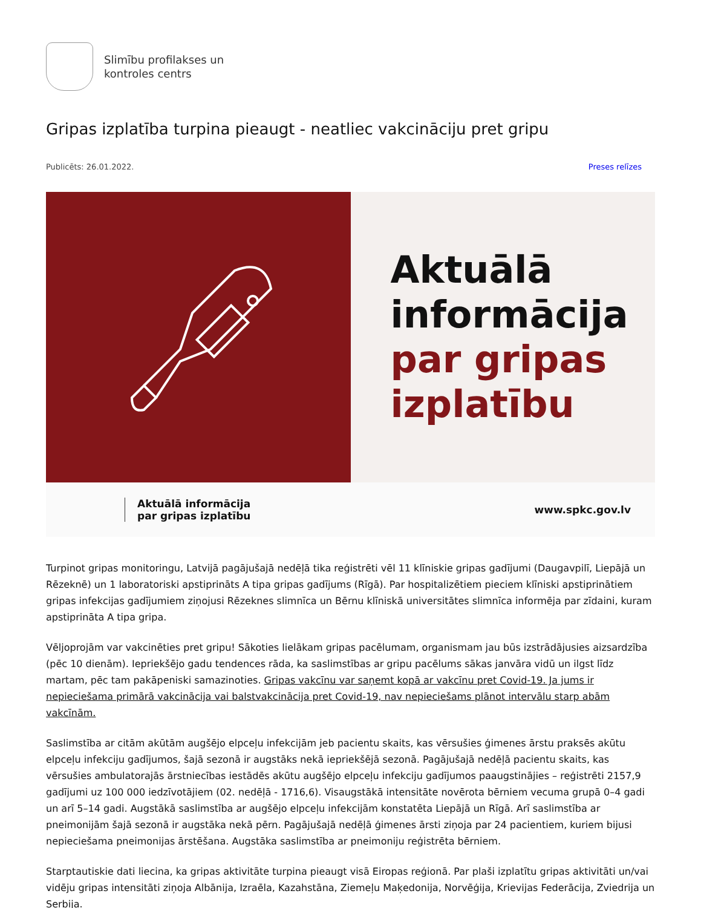Slimību profilakses un
kontroles centrs
Gripas izplatība turpina pieaugt - neatliec vakcināciju pret gripu
Publicēts: 26.01.2022. Preses relīzes
Aktuālā
informācija
par gripas
izplatību
Aktuālā informācija
par gripas izplatību www.spkc.gov.lv
Turpinot gripas monitoringu, Latvijā pagājušajā nedēļā tika reģistrēti vēl 11 klīniskie gripas gadījumi (Daugavpilī, Liepājā un Rēzeknē) un 1 laboratoriski apstiprināts A tipa gripas gadījums (Rīgā). Par hospitalizētiem pieciem klīniski apstiprinātiem gripas infekcijas gadījumiem ziņojusi Rēzeknes slimnīca un Bērnu klīniskā universitātes slimnīca informēja par zīdaini, kuram apstiprināta A tipa gripa.
Vēljoprojām var vakcinēties pret gripu! Sākoties lielākam gripas pacēlumam, organismam jau būs izstrādājusies aizsardzība (pēc 10 dienām). Iepriekšējo gadu tendences rāda, ka saslimstības ar gripu pacēlums sākas janvāra vidū un ilgst līdz martam, pēc tam pakāpeniski samazinoties. Gripas vakcīnu var saņemt kopā ar vakcīnu pret Covid-19. Ja jums ir nepieciešama primārā vakcinācija vai balstvakcinācija pret Covid-19, nav nepieciešams plānot intervālu starp abām vakcīnām.
Saslimstība ar citām akūtām augšējo elpceļu infekcijām jeb pacientu skaits, kas vērsušies ģimenes ārstu praksēs akūtu elpceļu infekciju gadījumos, šajā sezonā ir augstāks nekā iepriekšējā sezonā. Pagājušajā nedēļā pacientu skaits, kas vērsušies ambulatorajās ārstniecības iestādēs akūtu augšējo elpceļu infekciju gadījumos paaugstinājies – reģistrēti 2157,9 gadījumi uz 100 000 iedzīvotājiem (02. nedēļā - 1716,6). Visaugstākā intensitāte novērota bērniem vecuma grupā 0–4 gadi un arī 5–14 gadi. Augstākā saslimstība ar augšējo elpceļu infekcijām konstatēta Liepājā un Rīgā. Arī saslimstība ar pneimonijām šajā sezonā ir augstāka nekā pērn. Pagājušajā nedēļā ģimenes ārsti ziņoja par 24 pacientiem, kuriem bijusi nepieciešama pneimonijas ārstēšana. Augstāka saslimstība ar pneimoniju reģistrēta bērniem.
Starptautiskie dati liecina, ka gripas aktivitāte turpina pieaugt visā Eiropas reģionā. Par plaši izplatītu gripas aktivitāti un/vai vidēju gripas intensitāti ziņoja Albānija, Izraēla, Kazahstāna, Ziemeļu Maķedonija, Norvēģija, Krievijas Federācija, Zviedrija un Serbija.